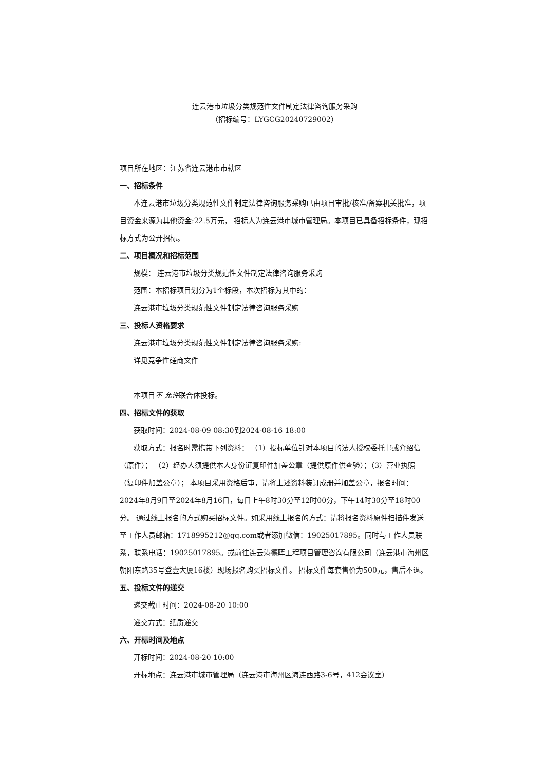连云港市垃圾分类规范性文件制定法律咨询服务采购
（招标编号：LYGCG20240729002）
项目所在地区：江苏省连云港市市辖区
一、招标条件
本连云港市垃圾分类规范性文件制定法律咨询服务采购已由项目审批/核准/备案机关批准，项目资金来源为其他资金:22.5万元， 招标人为连云港市城市管理局。本项目已具备招标条件，现招标方式为公开招标。
二、项目概况和招标范围
规模： 连云港市垃圾分类规范性文件制定法律咨询服务采购
范围：本招标项目划分为1个标段，本次招标为其中的：
连云港市垃圾分类规范性文件制定法律咨询服务采购
三、投标人资格要求
连云港市垃圾分类规范性文件制定法律咨询服务采购:
详见竞争性磋商文件
本项目不 允许联合体投标。
四、招标文件的获取
获取时间：2024-08-09 08:30到2024-08-16 18:00
获取方式：报名时需携带下列资料： （1）投标单位针对本项目的法人授权委托书或介绍信（原件）； （2）经办人须提供本人身份证复印件加盖公章（提供原件供查验）；（3）营业执照（复印件加盖公章）； 本项目采用资格后审，请将上述资料装订成册并加盖公章，报名时间：2024年8月9日至2024年8月16日，每日上午8时30分至12时00分，下午14时30分至18时00分。 通过线上报名的方式购买招标文件。如采用线上报名的方式：请将报名资料原件扫描件发送至工作人员邮箱：1718995212@qq.com或者添加微信：19025017895。同时与工作人员联系，联系电话：19025017895。或前往连云港德晖工程项目管理咨询有限公司（连云港市海州区朝阳东路35号登壹大厦16楼）现场报名购买招标文件。 招标文件每套售价为500元，售后不退。
五、投标文件的递交
递交截止时间：2024-08-20 10:00
递交方式：纸质递交
六、开标时间及地点
开标时间：2024-08-20 10:00
开标地点：连云港市城市管理局（连云港市海州区海连西路3-6号，412会议室）